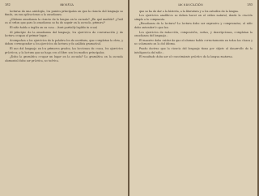182 REVISTA
lecturas de una antología, los puntos principales en que la ciencia del lenguaje se funda, en sus aplicaciones a la enseñanza.
¿Obtiene enseñanza la ciencia de la lengua en la escuela? ¿En qué medida? ¿Cuál es el orden que para la enseñanza se ha de seguir en la escuela, primera?
El niño habla e inglés en su casa... (text partially legible in scan)
Al principio de la enseñanza del lenguaje, los ejercicios de conversación y de lectura ocupan el primer lugar...
Acompañan a los ejercicios de la palabra los de escritura, que completan la obra, y deben corresponder a los ejercicios de lectura y de análisis gramatical.
El uso del lenguaje en los primeros grados, las lecciones de cosas, los ejercicios prácticos, y la lectura que se haga con el libro son los medios principales.
¿Debe la gramática ocupar un lugar en la escuela? La gramática en la escuela elemental debe ser práctica, no teórica.
DE EDUCACIÓN 183
que se ha de dar a la historia, a la literatura y a los estudios de la lengua.
Los ejercicios analíticos se deben hacer en el orden natural, desde la oración simple a la compuesta.
¿Enseñanza de la lectura? La lectura debe ser expresiva y comprensiva; el niño debe entender lo que lee.
Los ejercicios de redacción, composición, cartas, y descripciones, completan la enseñanza del lenguaje...
El maestro debe cuidar de que el alumno hable correctamente en todas las clases y no solamente en la del idioma.
Puede decirse que la ciencia del lenguaje tiene por objeto el desarrollo de la inteligencia del niño...
El resultado debe ser el conocimiento práctico de la lengua materna.